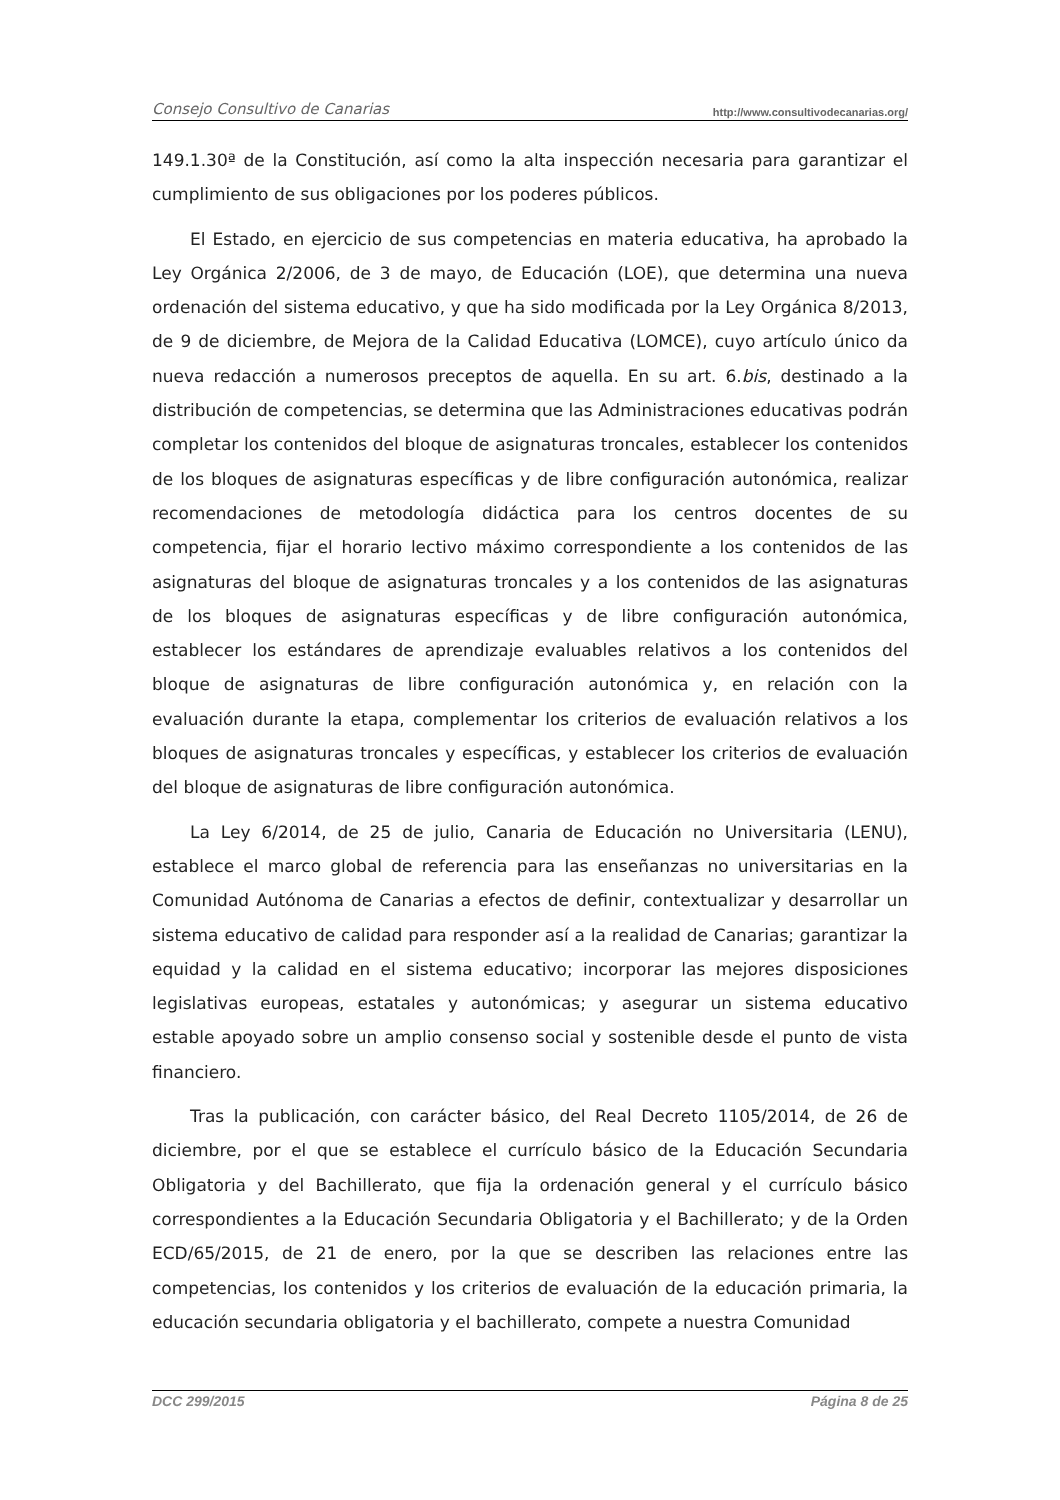Consejo Consultivo de Canarias http://www.consultivodecanarias.org/
149.1.30ª de la Constitución, así como la alta inspección necesaria para garantizar el cumplimiento de sus obligaciones por los poderes públicos.
El Estado, en ejercicio de sus competencias en materia educativa, ha aprobado la Ley Orgánica 2/2006, de 3 de mayo, de Educación (LOE), que determina una nueva ordenación del sistema educativo, y que ha sido modificada por la Ley Orgánica 8/2013, de 9 de diciembre, de Mejora de la Calidad Educativa (LOMCE), cuyo artículo único da nueva redacción a numerosos preceptos de aquella. En su art. 6.bis, destinado a la distribución de competencias, se determina que las Administraciones educativas podrán completar los contenidos del bloque de asignaturas troncales, establecer los contenidos de los bloques de asignaturas específicas y de libre configuración autonómica, realizar recomendaciones de metodología didáctica para los centros docentes de su competencia, fijar el horario lectivo máximo correspondiente a los contenidos de las asignaturas del bloque de asignaturas troncales y a los contenidos de las asignaturas de los bloques de asignaturas específicas y de libre configuración autonómica, establecer los estándares de aprendizaje evaluables relativos a los contenidos del bloque de asignaturas de libre configuración autonómica y, en relación con la evaluación durante la etapa, complementar los criterios de evaluación relativos a los bloques de asignaturas troncales y específicas, y establecer los criterios de evaluación del bloque de asignaturas de libre configuración autonómica.
La Ley 6/2014, de 25 de julio, Canaria de Educación no Universitaria (LENU), establece el marco global de referencia para las enseñanzas no universitarias en la Comunidad Autónoma de Canarias a efectos de definir, contextualizar y desarrollar un sistema educativo de calidad para responder así a la realidad de Canarias; garantizar la equidad y la calidad en el sistema educativo; incorporar las mejores disposiciones legislativas europeas, estatales y autonómicas; y asegurar un sistema educativo estable apoyado sobre un amplio consenso social y sostenible desde el punto de vista financiero.
Tras la publicación, con carácter básico, del Real Decreto 1105/2014, de 26 de diciembre, por el que se establece el currículo básico de la Educación Secundaria Obligatoria y del Bachillerato, que fija la ordenación general y el currículo básico correspondientes a la Educación Secundaria Obligatoria y el Bachillerato; y de la Orden ECD/65/2015, de 21 de enero, por la que se describen las relaciones entre las competencias, los contenidos y los criterios de evaluación de la educación primaria, la educación secundaria obligatoria y el bachillerato, compete a nuestra Comunidad
DCC 299/2015 Página 8 de 25